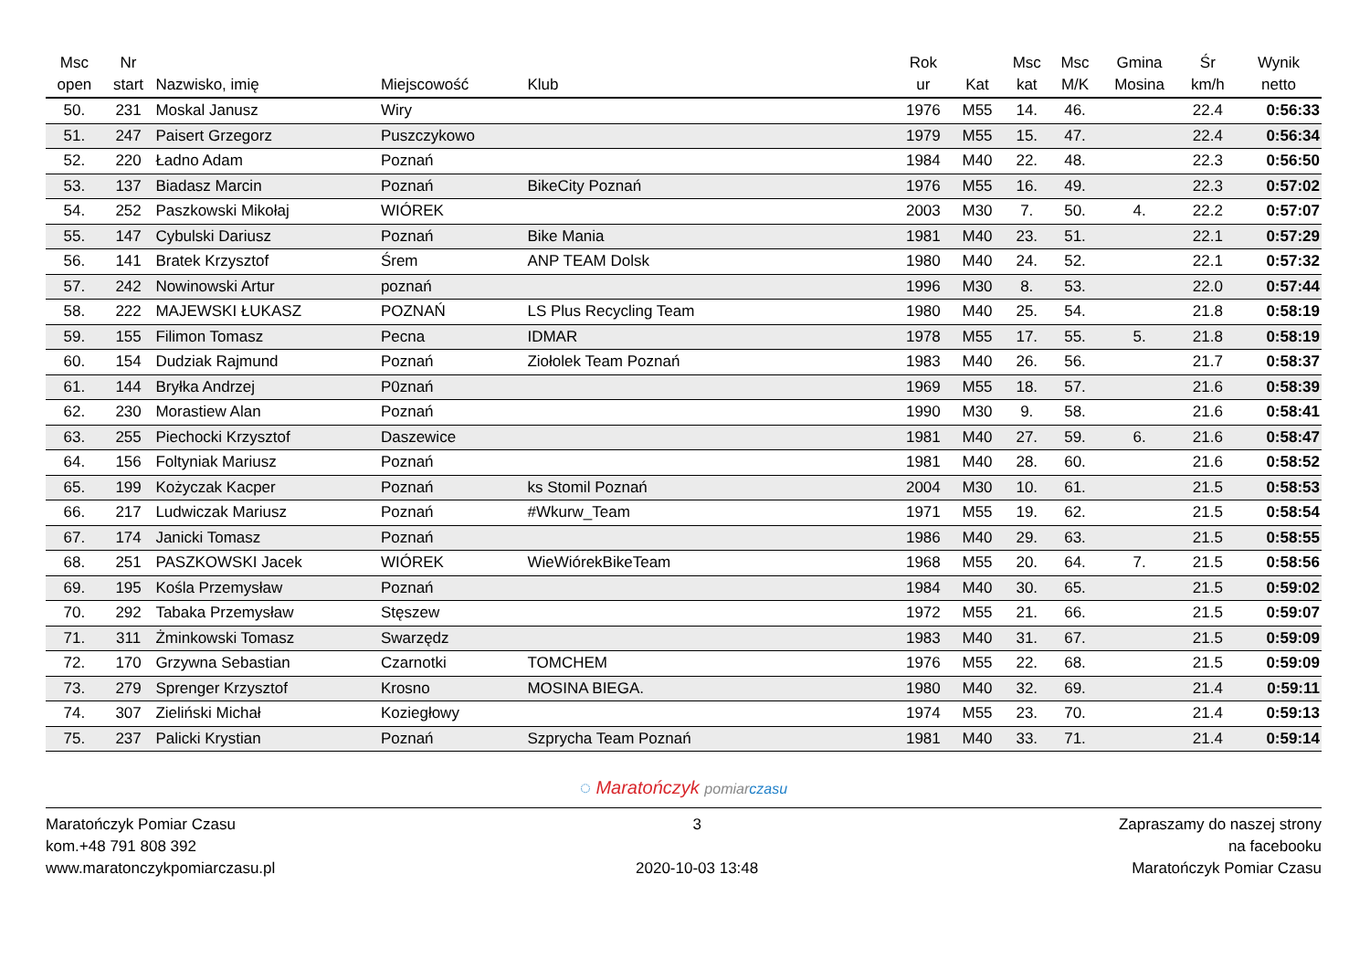| Msc open | Nr start | Nazwisko, imię | Miejscowość | Klub | Rok ur | Kat | Msc kat | Msc M/K | Gmina Mosina | Śr km/h | Wynik netto |
| --- | --- | --- | --- | --- | --- | --- | --- | --- | --- | --- | --- |
| 50. | 231 | Moskal Janusz | Wiry | | 1976 | M55 | 14. | 46. | | 22.4 | 0:56:33 |
| 51. | 247 | Paisert Grzegorz | Puszczykowo | | 1979 | M55 | 15. | 47. | | 22.4 | 0:56:34 |
| 52. | 220 | Ładno Adam | Poznań | | 1984 | M40 | 22. | 48. | | 22.3 | 0:56:50 |
| 53. | 137 | Biadasz Marcin | Poznań | BikeCity Poznań | 1976 | M55 | 16. | 49. | | 22.3 | 0:57:02 |
| 54. | 252 | Paszkowski Mikołaj | WIÓREK | | 2003 | M30 | 7. | 50. | 4. | 22.2 | 0:57:07 |
| 55. | 147 | Cybulski Dariusz | Poznań | Bike Mania | 1981 | M40 | 23. | 51. | | 22.1 | 0:57:29 |
| 56. | 141 | Bratek Krzysztof | Śrem | ANP TEAM Dolsk | 1980 | M40 | 24. | 52. | | 22.1 | 0:57:32 |
| 57. | 242 | Nowinowski Artur | poznań | | 1996 | M30 | 8. | 53. | | 22.0 | 0:57:44 |
| 58. | 222 | MAJEWSKI ŁUKASZ | POZNAŃ | LS Plus Recycling Team | 1980 | M40 | 25. | 54. | | 21.8 | 0:58:19 |
| 59. | 155 | Filimon Tomasz | Pecna | IDMAR | 1978 | M55 | 17. | 55. | 5. | 21.8 | 0:58:19 |
| 60. | 154 | Dudziak Rajmund | Poznań | Ziołolek Team Poznań | 1983 | M40 | 26. | 56. | | 21.7 | 0:58:37 |
| 61. | 144 | Bryłka Andrzej | P0znań | | 1969 | M55 | 18. | 57. | | 21.6 | 0:58:39 |
| 62. | 230 | Morastiew Alan | Poznań | | 1990 | M30 | 9. | 58. | | 21.6 | 0:58:41 |
| 63. | 255 | Piechocki Krzysztof | Daszewice | | 1981 | M40 | 27. | 59. | 6. | 21.6 | 0:58:47 |
| 64. | 156 | Foltyniak Mariusz | Poznań | | 1981 | M40 | 28. | 60. | | 21.6 | 0:58:52 |
| 65. | 199 | Kożyczak Kacper | Poznań | ks Stomil Poznań | 2004 | M30 | 10. | 61. | | 21.5 | 0:58:53 |
| 66. | 217 | Ludwiczak Mariusz | Poznań | #Wkurw_Team | 1971 | M55 | 19. | 62. | | 21.5 | 0:58:54 |
| 67. | 174 | Janicki Tomasz | Poznań | | 1986 | M40 | 29. | 63. | | 21.5 | 0:58:55 |
| 68. | 251 | PASZKOWSKI Jacek | WIÓREK | WieWiórekBikeTeam | 1968 | M55 | 20. | 64. | 7. | 21.5 | 0:58:56 |
| 69. | 195 | Kośla Przemysław | Poznań | | 1984 | M40 | 30. | 65. | | 21.5 | 0:59:02 |
| 70. | 292 | Tabaka Przemysław | Stęszew | | 1972 | M55 | 21. | 66. | | 21.5 | 0:59:07 |
| 71. | 311 | Żminkowski Tomasz | Swarzędz | | 1983 | M40 | 31. | 67. | | 21.5 | 0:59:09 |
| 72. | 170 | Grzywna Sebastian | Czarnotki | TOMCHEM | 1976 | M55 | 22. | 68. | | 21.5 | 0:59:09 |
| 73. | 279 | Sprenger Krzysztof | Krosno | MOSINA BIEGA. | 1980 | M40 | 32. | 69. | | 21.4 | 0:59:11 |
| 74. | 307 | Zieliński Michał | Koziegłowy | | 1974 | M55 | 23. | 70. | | 21.4 | 0:59:13 |
| 75. | 237 | Palicki Krystian | Poznań | Szprycha Team Poznań | 1981 | M40 | 33. | 71. | | 21.4 | 0:59:14 |
◌ Maratończyk pomiar czasu
Maratończyk Pomiar Czasu
kom.+48 791 808 392
www.maratonczykpomiarczasu.pl
3
2020-10-03 13:48
Zapraszamy do naszej strony
na facebooku
Maratończyk Pomiar Czasu